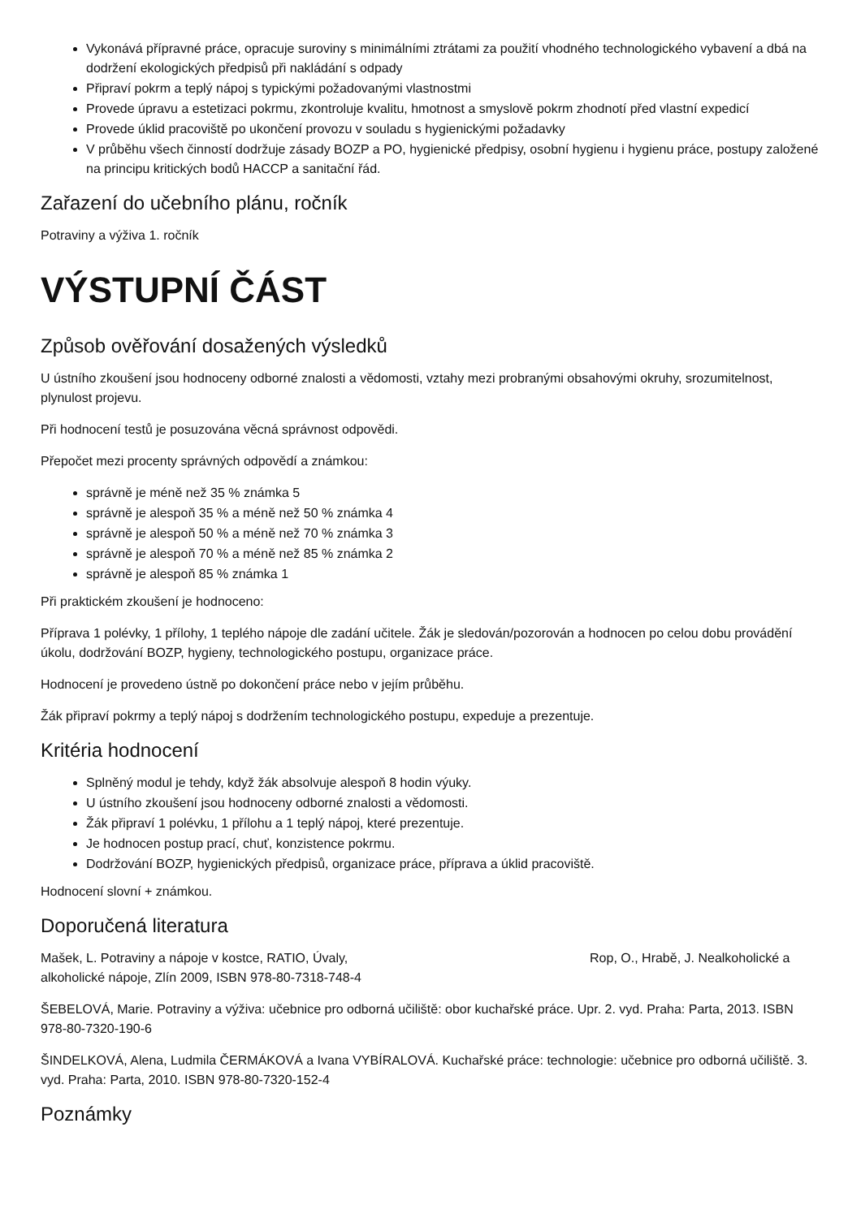Vykonává přípravné práce, opracuje suroviny s minimálními ztrátami za použití vhodného technologického vybavení a dbá na dodržení ekologických předpisů při nakládání s odpady
Připraví pokrm a teplý nápoj s typickými požadovanými vlastnostmi
Provede úpravu a estetizaci pokrmu, zkontroluje kvalitu, hmotnost a smyslově pokrm zhodnotí před vlastní expedicí
Provede úklid pracoviště po ukončení provozu v souladu s hygienickými požadavky
V průběhu všech činností dodržuje zásady BOZP a PO, hygienické předpisy, osobní hygienu i hygienu práce, postupy založené na principu kritických bodů HACCP a sanitační řád.
Zařazení do učebního plánu, ročník
Potraviny a výživa 1. ročník
VÝSTUPNÍ ČÁST
Způsob ověřování dosažených výsledků
U ústního zkoušení jsou hodnoceny odborné znalosti a vědomosti, vztahy mezi probranými obsahovými okruhy, srozumitelnost, plynulost projevu.
Při hodnocení testů je posuzována věcná správnost odpovědi.
Přepočet mezi procenty správných odpovědí a známkou:
správně je méně než 35 % známka 5
správně je alespoň 35 % a méně než 50 % známka 4
správně je alespoň 50 % a méně než 70 % známka 3
správně je alespoň 70 % a méně než 85 % známka 2
správně je alespoň 85 % známka 1
Při praktickém zkoušení je hodnoceno:
Příprava 1 polévky, 1 přílohy, 1 teplého nápoje dle zadání učitele. Žák je sledován/pozorován a hodnocen po celou dobu provádění úkolu, dodržování BOZP, hygieny, technologického postupu, organizace práce.
Hodnocení je provedeno ústně po dokončení práce nebo v jejím průběhu.
Žák připraví pokrmy a teplý nápoj s dodržením technologického postupu, expeduje a prezentuje.
Kritéria hodnocení
Splněný modul je tehdy, když žák absolvuje alespoň 8 hodin výuky.
U ústního zkoušení jsou hodnoceny odborné znalosti a vědomosti.
Žák připraví 1 polévku, 1 přílohu a 1 teplý nápoj, které prezentuje.
Je hodnocen postup prací, chuť, konzistence pokrmu.
Dodržování BOZP, hygienických předpisů, organizace práce, příprava a úklid pracoviště.
Hodnocení slovní + známkou.
Doporučená literatura
Mašek, L. Potraviny a nápoje v kostce, RATIO, Úvaly, Rop, O., Hrabě, J. Nealkoholické a alkoholické nápoje, Zlín 2009, ISBN 978-80-7318-748-4
ŠEBELOVÁ, Marie. Potraviny a výživa: učebnice pro odborná učiliště: obor kuchařské práce. Upr. 2. vyd. Praha: Parta, 2013. ISBN 978-80-7320-190-6
ŠINDELKOVÁ, Alena, Ludmila ČERMÁKOVÁ a Ivana VYBÍRALOVÁ. Kuchařské práce: technologie: učebnice pro odborná učiliště. 3. vyd. Praha: Parta, 2010. ISBN 978-80-7320-152-4
Poznámky